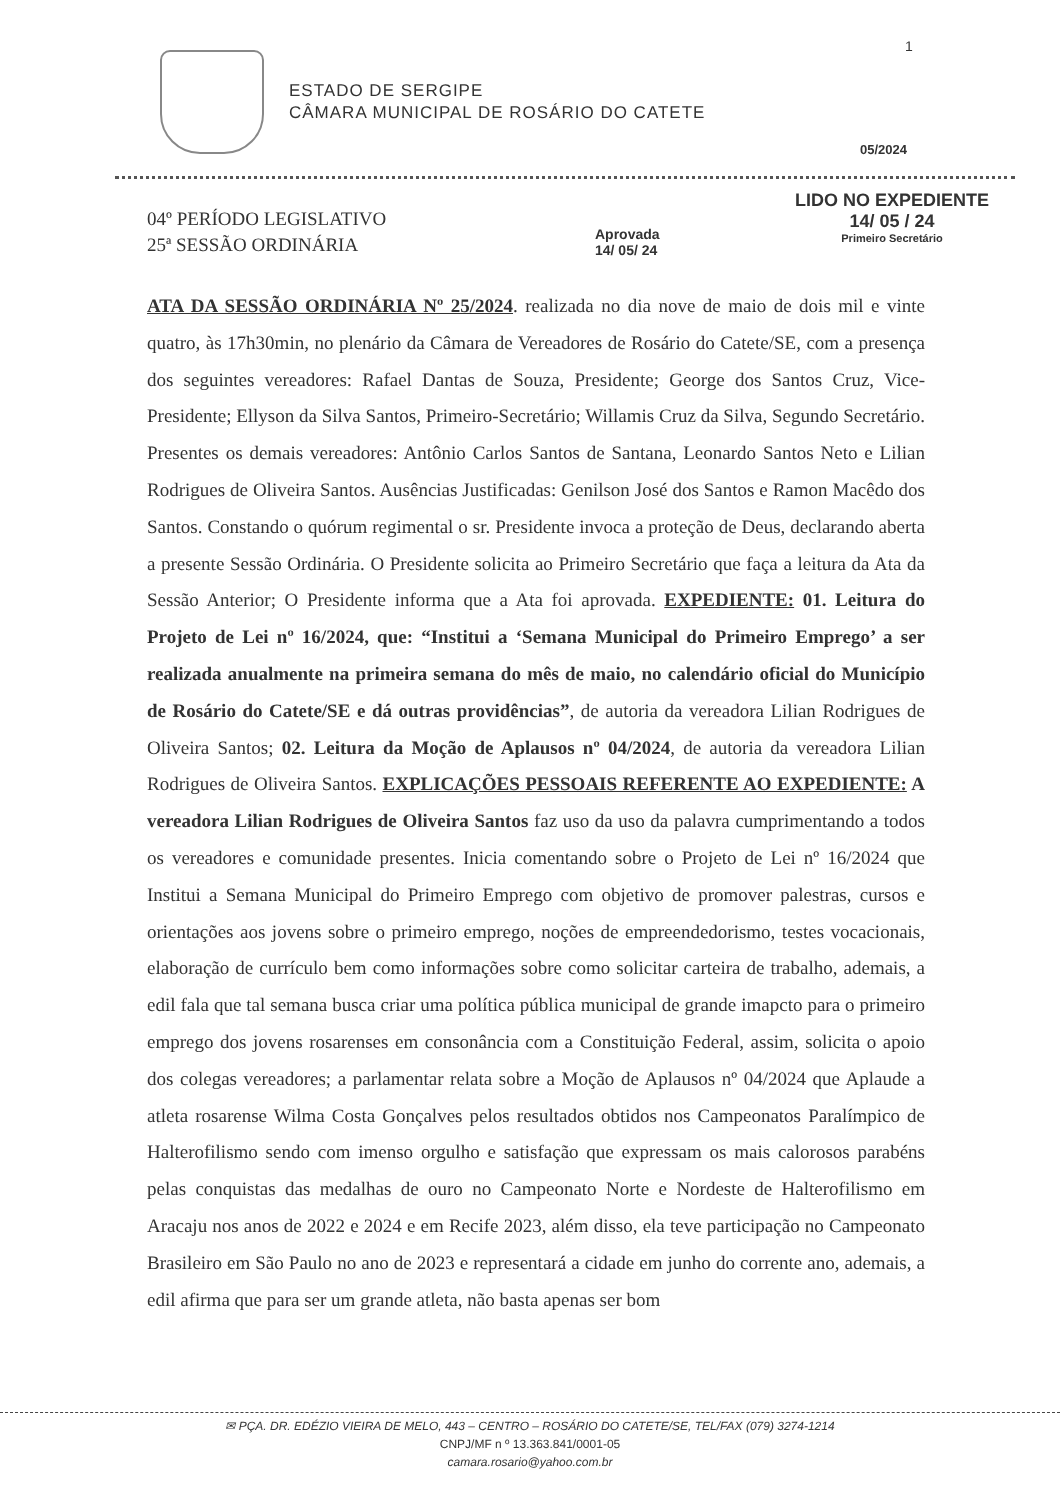1
ESTADO DE SERGIPE
CÂMARA MUNICIPAL DE ROSÁRIO DO CATETE
05/2024
04º PERÍODO LEGISLATIVO
25ª SESSÃO ORDINÁRIA
Aprovada
14/ 05/ 24
LIDO NO EXPEDIENTE
14/ 05 / 24
Primeiro Secretário
ATA DA SESSÃO ORDINÁRIA Nº 25/2024. realizada no dia nove de maio de dois mil e vinte quatro, às 17h30min, no plenário da Câmara de Vereadores de Rosário do Catete/SE, com a presença dos seguintes vereadores: Rafael Dantas de Souza, Presidente; George dos Santos Cruz, Vice-Presidente; Ellyson da Silva Santos, Primeiro-Secretário; Willamis Cruz da Silva, Segundo Secretário. Presentes os demais vereadores: Antônio Carlos Santos de Santana, Leonardo Santos Neto e Lilian Rodrigues de Oliveira Santos. Ausências Justificadas: Genilson José dos Santos e Ramon Macêdo dos Santos. Constando o quórum regimental o sr. Presidente invoca a proteção de Deus, declarando aberta a presente Sessão Ordinária. O Presidente solicita ao Primeiro Secretário que faça a leitura da Ata da Sessão Anterior; O Presidente informa que a Ata foi aprovada. EXPEDIENTE: 01. Leitura do Projeto de Lei nº 16/2024, que: “Institui a ‘Semana Municipal do Primeiro Emprego’ a ser realizada anualmente na primeira semana do mês de maio, no calendário oficial do Município de Rosário do Catete/SE e dá outras providências”, de autoria da vereadora Lilian Rodrigues de Oliveira Santos; 02. Leitura da Moção de Aplausos nº 04/2024, de autoria da vereadora Lilian Rodrigues de Oliveira Santos. EXPLICAÇÕES PESSOAIS REFERENTE AO EXPEDIENTE: A vereadora Lilian Rodrigues de Oliveira Santos faz uso da uso da palavra cumprimentando a todos os vereadores e comunidade presentes. Inicia comentando sobre o Projeto de Lei nº 16/2024 que Institui a Semana Municipal do Primeiro Emprego com objetivo de promover palestras, cursos e orientações aos jovens sobre o primeiro emprego, noções de empreendedorismo, testes vocacionais, elaboração de currículo bem como informações sobre como solicitar carteira de trabalho, ademais, a edil fala que tal semana busca criar uma política pública municipal de grande imapcto para o primeiro emprego dos jovens rosarenses em consonância com a Constituição Federal, assim, solicita o apoio dos colegas vereadores; a parlamentar relata sobre a Moção de Aplausos nº 04/2024 que Aplaude a atleta rosarense Wilma Costa Gonçalves pelos resultados obtidos nos Campeonatos Paralímpico de Halterofilismo sendo com imenso orgulho e satisfação que expressam os mais calorosos parabéns pelas conquistas das medalhas de ouro no Campeonato Norte e Nordeste de Halterofilismo em Aracaju nos anos de 2022 e 2024 e em Recife 2023, além disso, ela teve participação no Campeonato Brasileiro em São Paulo no ano de 2023 e representará a cidade em junho do corrente ano, ademais, a edil afirma que para ser um grande atleta, não basta apenas ser bom
✉ PÇA. DR. EDÉZIO VIEIRA DE MELO, 443 – CENTRO – ROSÁRIO DO CATETE/SE, TEL/FAX (079) 3274-1214
CNPJ/MF n º 13.363.841/0001-05
camara.rosario@yahoo.com.br